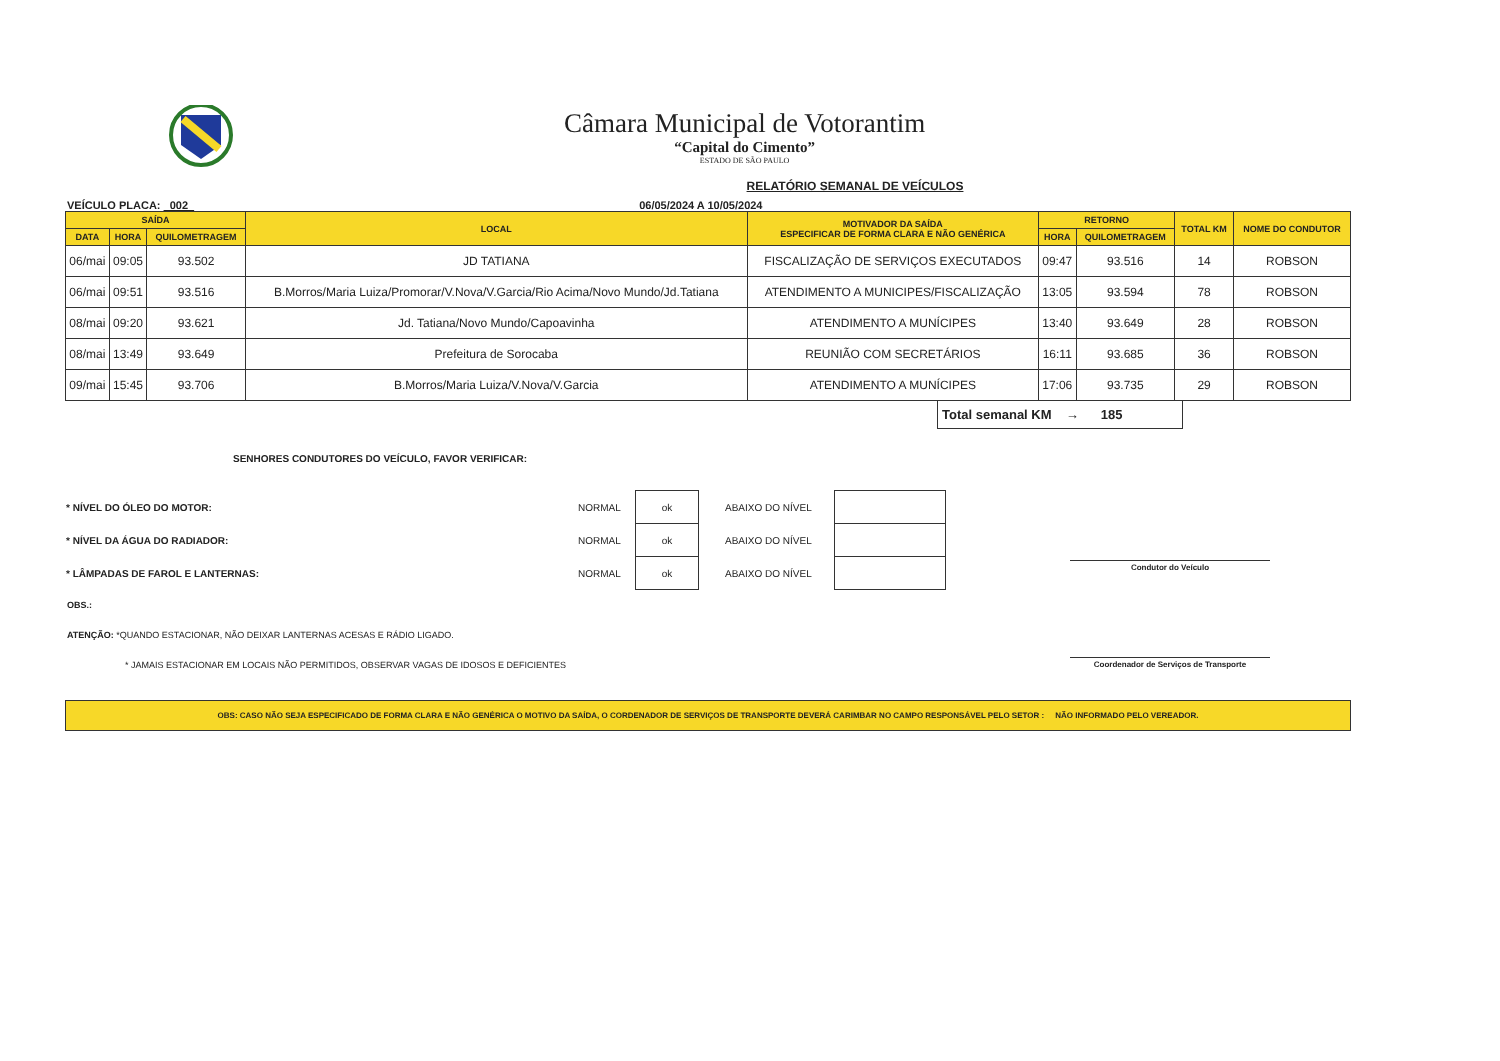Câmara Municipal de Votorantim
“Capital do Cimento”
ESTADO DE SÃO PAULO
RELATÓRIO SEMANAL DE VEÍCULOS
VEÍCULO PLACA: 002 06/05/2024 A 10/05/2024
| SAÍDA | | | LOCAL | MOTIVADOR DA SAÍDA ESPECIFICAR DE FORMA CLARA E NÃO GENÉRICA | RETORNO | | TOTAL KM | NOME DO CONDUTOR |
| --- | --- | --- | --- | --- | --- | --- | --- | --- |
| DATA | HORA | QUILOMETRAGEM | | | HORA | QUILOMETRAGEM | | |
| 06/mai | 09:05 | 93.502 | JD TATIANA | FISCALIZAÇÃO DE SERVIÇOS EXECUTADOS | 09:47 | 93.516 | 14 | ROBSON |
| 06/mai | 09:51 | 93.516 | B.Morros/Maria Luiza/Promorar/V.Nova/V.Garcia/Rio Acima/Novo Mundo/Jd.Tatiana | ATENDIMENTO A MUNICIPES/FISCALIZAÇÃO | 13:05 | 93.594 | 78 | ROBSON |
| 08/mai | 09:20 | 93.621 | Jd. Tatiana/Novo Mundo/Capoavinha | ATENDIMENTO A MUNÍCIPES | 13:40 | 93.649 | 28 | ROBSON |
| 08/mai | 13:49 | 93.649 | Prefeitura de Sorocaba | REUNIÃO COM SECRETÁRIOS | 16:11 | 93.685 | 36 | ROBSON |
| 09/mai | 15:45 | 93.706 | B.Morros/Maria Luiza/V.Nova/V.Garcia | ATENDIMENTO A MUNÍCIPES | 17:06 | 93.735 | 29 | ROBSON |
Total semanal KM → 185
SENHORES CONDUTORES DO VEÍCULO, FAVOR VERIFICAR:
| * NÍVEL DO ÓLEO DO MOTOR: | NORMAL | ok | ABAIXO DO NÍVEL | |
| * NÍVEL DA ÁGUA DO RADIADOR: | NORMAL | ok | ABAIXO DO NÍVEL | |
| * LÂMPADAS DE FAROL E LANTERNAS: | NORMAL | ok | ABAIXO DO NÍVEL | |
OBS.:
ATENÇÃO: *QUANDO ESTACIONAR, NÃO DEIXAR LANTERNAS ACESAS E RÁDIO LIGADO.
* JAMAIS ESTACIONAR EM LOCAIS NÃO PERMITIDOS, OBSERVAR VAGAS DE IDOSOS E DEFICIENTES
OBS: CASO NÃO SEJA ESPECIFICADO DE FORMA CLARA E NÃO GENÉRICA O MOTIVO DA SAÍDA, O CORDENADOR DE SERVIÇOS DE TRANSPORTE DEVERÁ CARIMBAR NO CAMPO RESPONSÁVEL PELO SETOR : NÃO INFORMADO PELO VEREADOR.
Condutor do Veículo
Coordenador de Serviços de Transporte